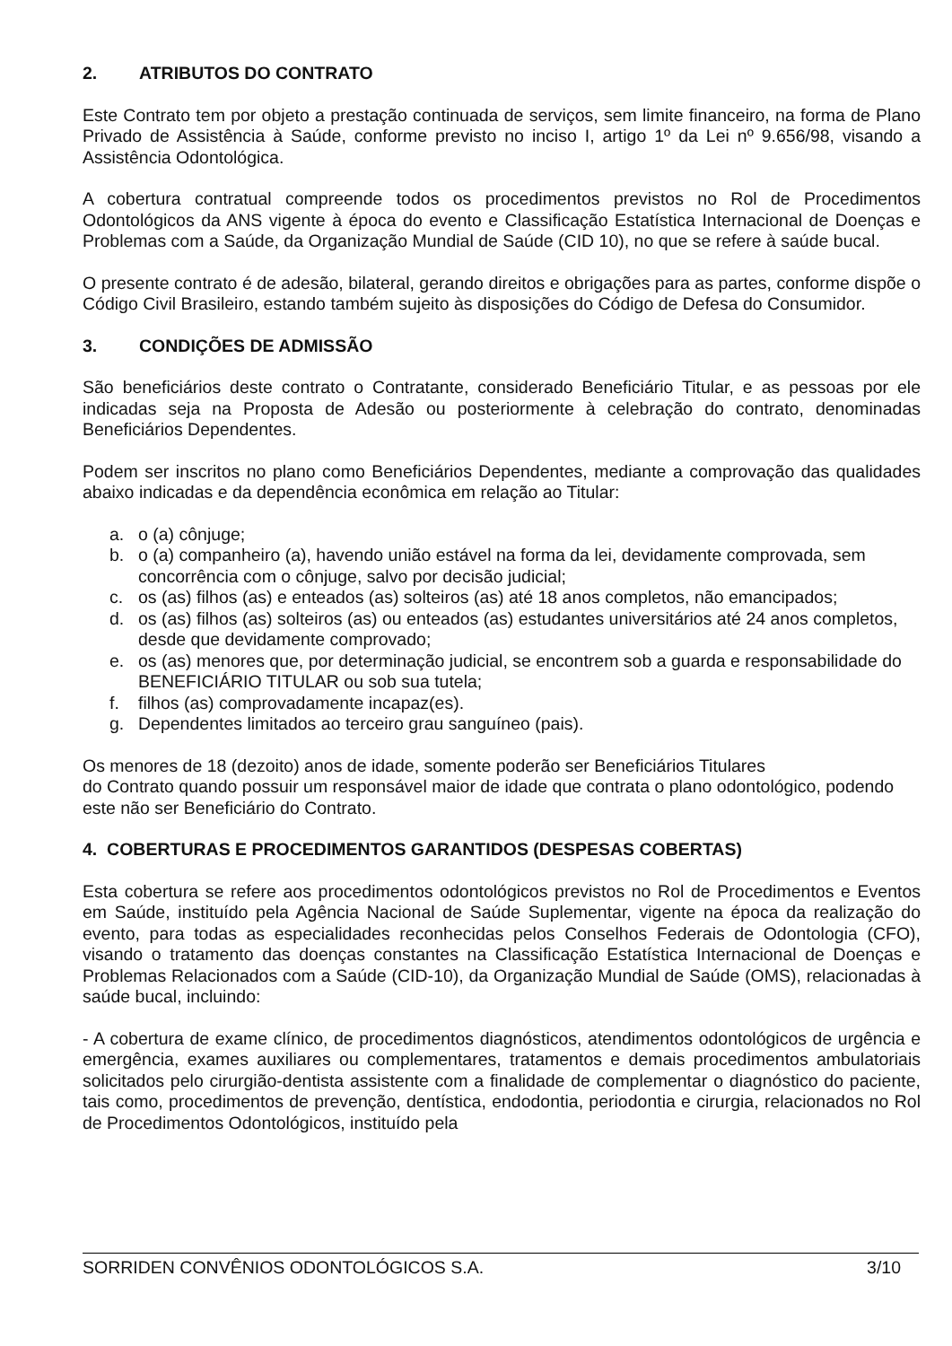2. ATRIBUTOS DO CONTRATO
Este Contrato tem por objeto a prestação continuada de serviços, sem limite financeiro, na forma de Plano Privado de Assistência à Saúde, conforme previsto no inciso I, artigo 1º da Lei nº 9.656/98, visando a Assistência Odontológica.
A cobertura contratual compreende todos os procedimentos previstos no Rol de Procedimentos Odontológicos da ANS vigente à época do evento e Classificação Estatística Internacional de Doenças e Problemas com a Saúde, da Organização Mundial de Saúde (CID 10), no que se refere à saúde bucal.
O presente contrato é de adesão, bilateral, gerando direitos e obrigações para as partes, conforme dispõe o Código Civil Brasileiro, estando também sujeito às disposições do Código de Defesa do Consumidor.
3. CONDIÇÕES DE ADMISSÃO
São beneficiários deste contrato o Contratante, considerado Beneficiário Titular, e as pessoas por ele indicadas seja na Proposta de Adesão ou posteriormente à celebração do contrato, denominadas Beneficiários Dependentes.
Podem ser inscritos no plano como Beneficiários Dependentes, mediante a comprovação das qualidades abaixo indicadas e da dependência econômica em relação ao Titular:
a. o (a) cônjuge;
b. o (a) companheiro (a), havendo união estável na forma da lei, devidamente comprovada, sem concorrência com o cônjuge, salvo por decisão judicial;
c. os (as) filhos (as) e enteados (as) solteiros (as) até 18 anos completos, não emancipados;
d. os (as) filhos (as) solteiros (as) ou enteados (as) estudantes universitários até 24 anos completos, desde que devidamente comprovado;
e. os (as) menores que, por determinação judicial, se encontrem sob a guarda e responsabilidade do BENEFICIÁRIO TITULAR ou sob sua tutela;
f. filhos (as) comprovadamente incapaz(es).
g. Dependentes limitados ao terceiro grau sanguíneo (pais).
Os menores de 18 (dezoito) anos de idade, somente poderão ser Beneficiários Titulares
do Contrato quando possuir um responsável maior de idade que contrata o plano odontológico, podendo este não ser Beneficiário do Contrato.
4. COBERTURAS E PROCEDIMENTOS GARANTIDOS (DESPESAS COBERTAS)
Esta cobertura se refere aos procedimentos odontológicos previstos no Rol de Procedimentos e Eventos em Saúde, instituído pela Agência Nacional de Saúde Suplementar, vigente na época da realização do evento, para todas as especialidades reconhecidas pelos Conselhos Federais de Odontologia (CFO), visando o tratamento das doenças constantes na Classificação Estatística Internacional de Doenças e Problemas Relacionados com a Saúde (CID-10), da Organização Mundial de Saúde (OMS), relacionadas à saúde bucal, incluindo:
- A cobertura de exame clínico, de procedimentos diagnósticos, atendimentos odontológicos de urgência e emergência, exames auxiliares ou complementares, tratamentos e demais procedimentos ambulatoriais solicitados pelo cirurgião-dentista assistente com a finalidade de complementar o diagnóstico do paciente, tais como, procedimentos de prevenção, dentística, endodontia, periodontia e cirurgia, relacionados no Rol de Procedimentos Odontológicos, instituído pela
SORRIDEN CONVÊNIOS ODONTOLÓGICOS S.A. 3/10